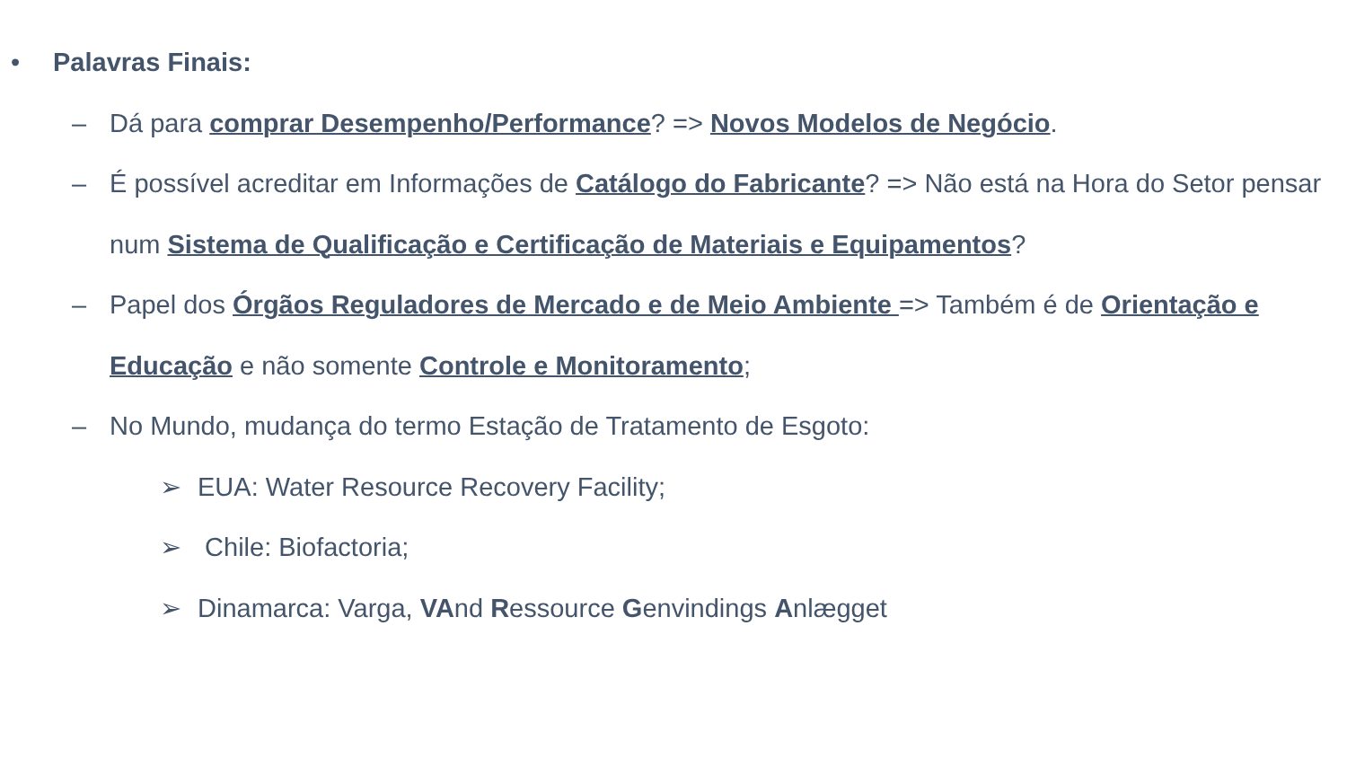• Palavras Finais:
– Dá para comprar Desempenho/Performance? => Novos Modelos de Negócio.
– É possível acreditar em Informações de Catálogo do Fabricante? => Não está na Hora do Setor pensar num Sistema de Qualificação e Certificação de Materiais e Equipamentos?
– Papel dos Órgãos Reguladores de Mercado e de Meio Ambiente => Também é de Orientação e Educação e não somente Controle e Monitoramento;
– No Mundo, mudança do termo Estação de Tratamento de Esgoto:
➢ EUA: Water Resource Recovery Facility;
➢ Chile: Biofactoria;
➢ Dinamarca: Varga, VAnd Ressource Genvindings Anlægget